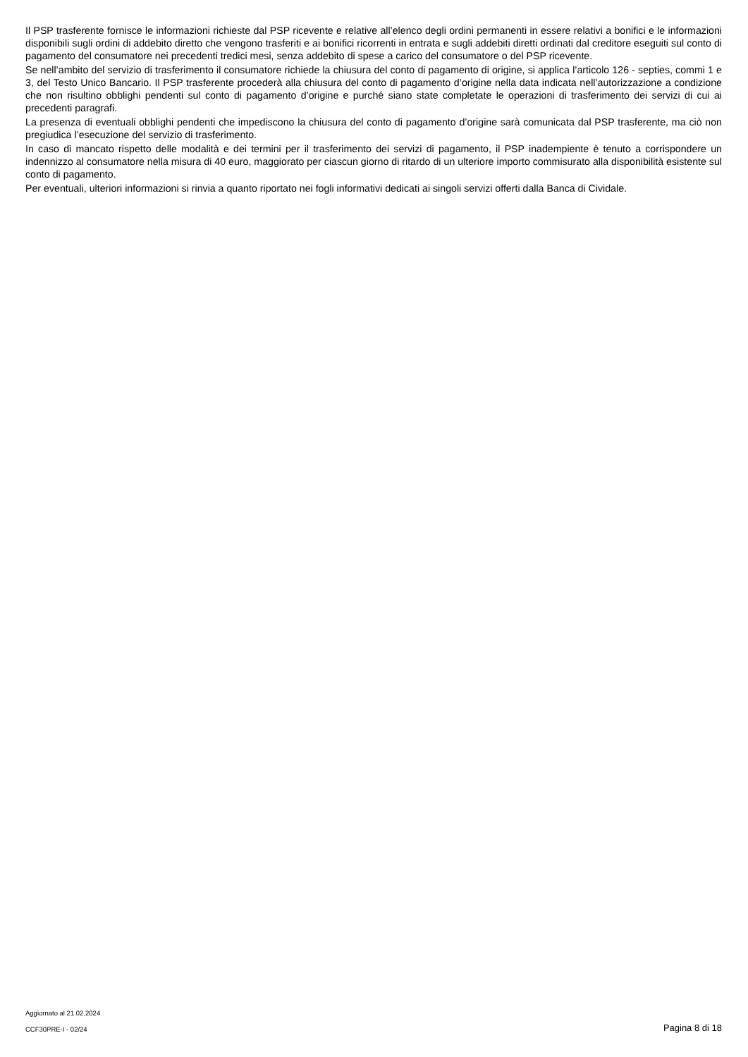Il PSP trasferente fornisce le informazioni richieste dal PSP ricevente e relative all’elenco degli ordini permanenti in essere relativi a bonifici e le informazioni disponibili sugli ordini di addebito diretto che vengono trasferiti e ai bonifici ricorrenti in entrata e sugli addebiti diretti ordinati dal creditore eseguiti sul conto di pagamento del consumatore nei precedenti tredici mesi, senza addebito di spese a carico del consumatore o del PSP ricevente.
Se nell’ambito del servizio di trasferimento il consumatore richiede la chiusura del conto di pagamento di origine, si applica l’articolo 126 - septies, commi 1 e 3, del Testo Unico Bancario. Il PSP trasferente procederà alla chiusura del conto di pagamento d’origine nella data indicata nell’autorizzazione a condizione che non risultino obblighi pendenti sul conto di pagamento d’origine e purché siano state completate le operazioni di trasferimento dei servizi di cui ai precedenti paragrafi.
La presenza di eventuali obblighi pendenti che impediscono la chiusura del conto di pagamento d’origine sarà comunicata dal PSP trasferente, ma ciò non pregiudica l’esecuzione del servizio di trasferimento.
In caso di mancato rispetto delle modalità e dei termini per il trasferimento dei servizi di pagamento, il PSP inadempiente è tenuto a corrispondere un indennizzo al consumatore nella misura di 40 euro, maggiorato per ciascun giorno di ritardo di un ulteriore importo commisurato alla disponibilità esistente sul conto di pagamento.
Per eventuali, ulteriori informazioni si rinvia a quanto riportato nei fogli informativi dedicati ai singoli servizi offerti dalla Banca di Cividale.
Aggiornato al 21.02.2024
CCF30PRE-I - 02/24 Pagina 8 di 18